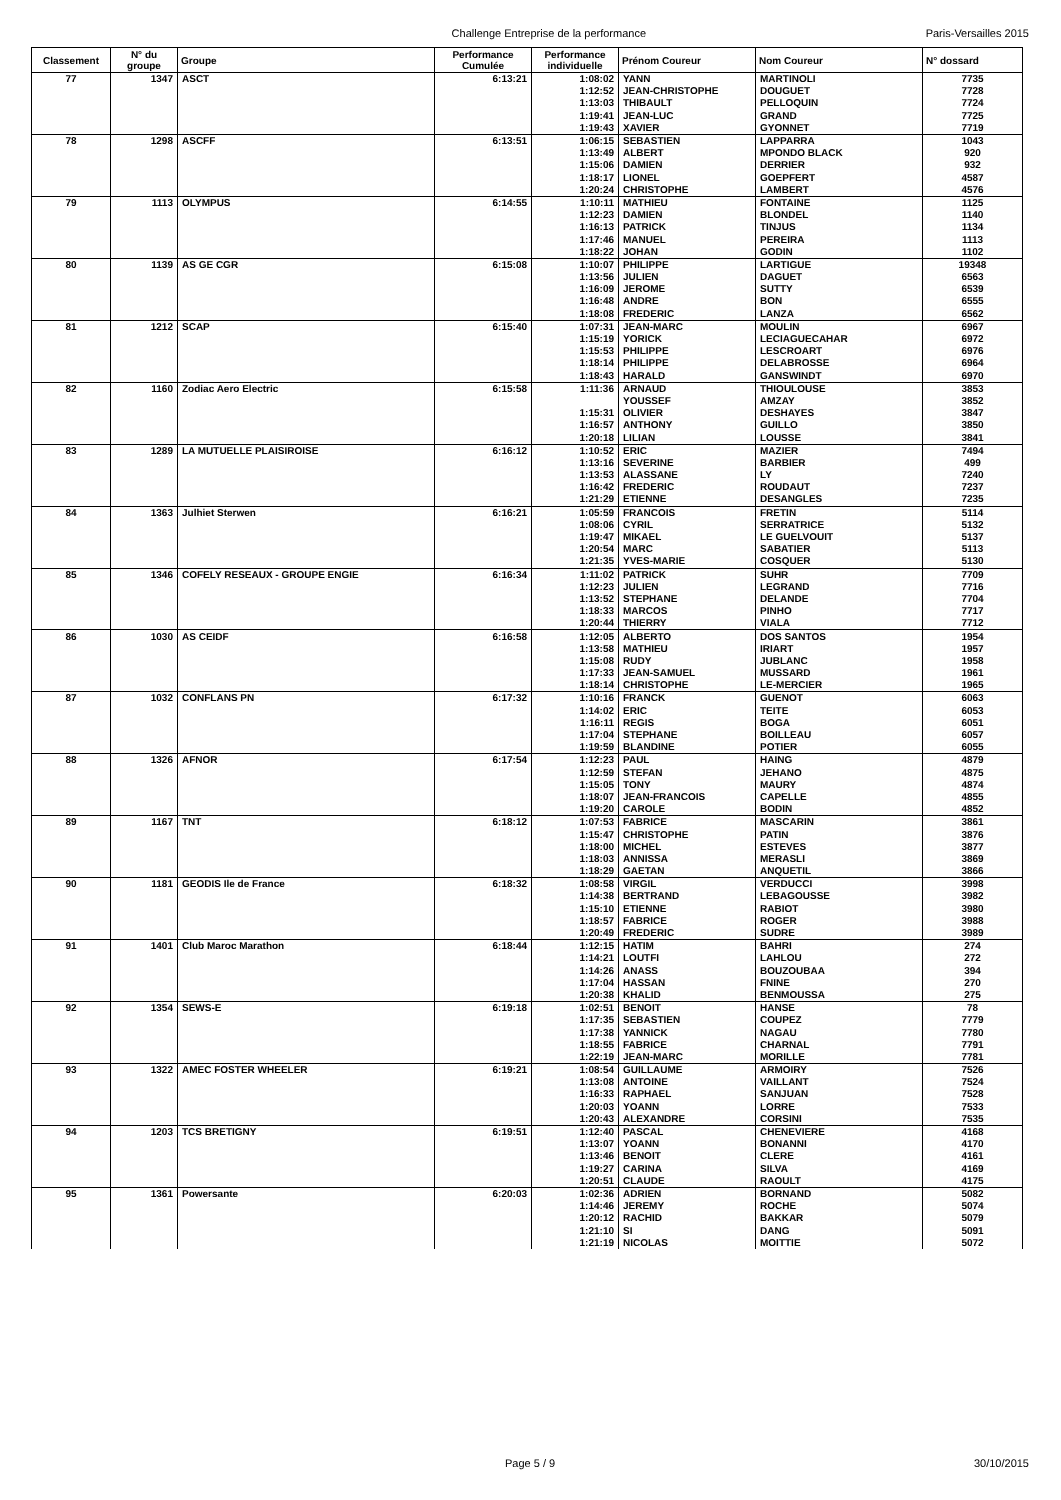Challenge Entreprise de la performance Paris-Versailles 2015
| Classement | N° du groupe | Groupe | Performance Cumulée | Performance individuelle | Prénom Coureur | Nom Coureur | N° dossard |
| --- | --- | --- | --- | --- | --- | --- | --- |
| 77 | 1347 | ASCT | 6:13:21 | 1:08:02 | YANN | MARTINOLI | 7735 |
| | | | | 1:12:52 | JEAN-CHRISTOPHE | DOUGUET | 7728 |
| | | | | 1:13:03 | THIBAULT | PELLOQUIN | 7724 |
| | | | | 1:19:41 | JEAN-LUC | GRAND | 7725 |
| | | | | 1:19:43 | XAVIER | GYONNET | 7719 |
| 78 | 1298 | ASCFF | 6:13:51 | 1:06:15 | SEBASTIEN | LAPPARRA | 1043 |
| | | | | 1:13:49 | ALBERT | MPONDO BLACK | 920 |
| | | | | 1:15:06 | DAMIEN | DERRIER | 932 |
| | | | | 1:18:17 | LIONEL | GOEPFERT | 4587 |
| | | | | 1:20:24 | CHRISTOPHE | LAMBERT | 4576 |
| 79 | 1113 | OLYMPUS | 6:14:55 | 1:10:11 | MATHIEU | FONTAINE | 1125 |
| | | | | 1:12:23 | DAMIEN | BLONDEL | 1140 |
| | | | | 1:16:13 | PATRICK | TINJUS | 1134 |
| | | | | 1:17:46 | MANUEL | PEREIRA | 1113 |
| | | | | 1:18:22 | JOHAN | GODIN | 1102 |
| 80 | 1139 | AS GE CGR | 6:15:08 | 1:10:07 | PHILIPPE | LARTIGUE | 19348 |
| | | | | 1:13:56 | JULIEN | DAGUET | 6563 |
| | | | | 1:16:09 | JEROME | SUTTY | 6539 |
| | | | | 1:16:48 | ANDRE | BON | 6555 |
| | | | | 1:18:08 | FREDERIC | LANZA | 6562 |
| 81 | 1212 | SCAP | 6:15:40 | 1:07:31 | JEAN-MARC | MOULIN | 6967 |
| | | | | 1:15:19 | YORICK | LECIAGUECAHAR | 6972 |
| | | | | 1:15:53 | PHILIPPE | LESCROART | 6976 |
| | | | | 1:18:14 | PHILIPPE | DELABROSSE | 6964 |
| | | | | 1:18:43 | HARALD | GANSWINDT | 6970 |
| 82 | 1160 | Zodiac Aero Electric | 6:15:58 | 1:11:36 | ARNAUD | THIOULOUSE | 3853 |
| | | | | | YOUSSEF | AMZAY | 3852 |
| | | | | 1:15:31 | OLIVIER | DESHAYES | 3847 |
| | | | | 1:16:57 | ANTHONY | GUILLO | 3850 |
| | | | | 1:20:18 | LILIAN | LOUSSE | 3841 |
| 83 | 1289 | LA MUTUELLE PLAISIROISE | 6:16:12 | 1:10:52 | ERIC | MAZIER | 7494 |
| | | | | 1:13:16 | SEVERINE | BARBIER | 499 |
| | | | | 1:13:53 | ALASSANE | LY | 7240 |
| | | | | 1:16:42 | FREDERIC | ROUDAUT | 7237 |
| | | | | 1:21:29 | ETIENNE | DESANGLES | 7235 |
| 84 | 1363 | Julhiet Sterwen | 6:16:21 | 1:05:59 | FRANCOIS | FRETIN | 5114 |
| | | | | 1:08:06 | CYRIL | SERRATRICE | 5132 |
| | | | | 1:19:47 | MIKAEL | LE GUELVOUIT | 5137 |
| | | | | 1:20:54 | MARC | SABATIER | 5113 |
| | | | | 1:21:35 | YVES-MARIE | COSQUER | 5130 |
| 85 | 1346 | COFELY RESEAUX - GROUPE ENGIE | 6:16:34 | 1:11:02 | PATRICK | SUHR | 7709 |
| | | | | 1:12:23 | JULIEN | LEGRAND | 7716 |
| | | | | 1:13:52 | STEPHANE | DELANDE | 7704 |
| | | | | 1:18:33 | MARCOS | PINHO | 7717 |
| | | | | 1:20:44 | THIERRY | VIALA | 7712 |
| 86 | 1030 | AS CEIDF | 6:16:58 | 1:12:05 | ALBERTO | DOS SANTOS | 1954 |
| | | | | 1:13:58 | MATHIEU | IRIART | 1957 |
| | | | | 1:15:08 | RUDY | JUBLANC | 1958 |
| | | | | 1:17:33 | JEAN-SAMUEL | MUSSARD | 1961 |
| | | | | 1:18:14 | CHRISTOPHE | LE-MERCIER | 1965 |
| 87 | 1032 | CONFLANS PN | 6:17:32 | 1:10:16 | FRANCK | GUENOT | 6063 |
| | | | | 1:14:02 | ERIC | TEITE | 6053 |
| | | | | 1:16:11 | REGIS | BOGA | 6051 |
| | | | | 1:17:04 | STEPHANE | BOILLEAU | 6057 |
| | | | | 1:19:59 | BLANDINE | POTIER | 6055 |
| 88 | 1326 | AFNOR | 6:17:54 | 1:12:23 | PAUL | HAING | 4879 |
| | | | | 1:12:59 | STEFAN | JEHANO | 4875 |
| | | | | 1:15:05 | TONY | MAURY | 4874 |
| | | | | 1:18:07 | JEAN-FRANCOIS | CAPELLE | 4855 |
| | | | | 1:19:20 | CAROLE | BODIN | 4852 |
| 89 | 1167 | TNT | 6:18:12 | 1:07:53 | FABRICE | MASCARIN | 3861 |
| | | | | 1:15:47 | CHRISTOPHE | PATIN | 3876 |
| | | | | 1:18:00 | MICHEL | ESTEVES | 3877 |
| | | | | 1:18:03 | ANNISSA | MERASLI | 3869 |
| | | | | 1:18:29 | GAETAN | ANQUETIL | 3866 |
| 90 | 1181 | GEODIS Ile de France | 6:18:32 | 1:08:58 | VIRGIL | VERDUCCI | 3998 |
| | | | | 1:14:38 | BERTRAND | LEBAGOUSSE | 3982 |
| | | | | 1:15:10 | ETIENNE | RABIOT | 3980 |
| | | | | 1:18:57 | FABRICE | ROGER | 3988 |
| | | | | 1:20:49 | FREDERIC | SUDRE | 3989 |
| 91 | 1401 | Club Maroc Marathon | 6:18:44 | 1:12:15 | HATIM | BAHRI | 274 |
| | | | | 1:14:21 | LOUTFI | LAHLOU | 272 |
| | | | | 1:14:26 | ANASS | BOUZOUBAA | 394 |
| | | | | 1:17:04 | HASSAN | FNINE | 270 |
| | | | | 1:20:38 | KHALID | BENMOUSSA | 275 |
| 92 | 1354 | SEWS-E | 6:19:18 | 1:02:51 | BENOIT | HANSE | 78 |
| | | | | 1:17:35 | SEBASTIEN | COUPEZ | 7779 |
| | | | | 1:17:38 | YANNICK | NAGAU | 7780 |
| | | | | 1:18:55 | FABRICE | CHARNAL | 7791 |
| | | | | 1:22:19 | JEAN-MARC | MORILLE | 7781 |
| 93 | 1322 | AMEC FOSTER WHEELER | 6:19:21 | 1:08:54 | GUILLAUME | ARMOIRY | 7526 |
| | | | | 1:13:08 | ANTOINE | VAILLANT | 7524 |
| | | | | 1:16:33 | RAPHAEL | SANJUAN | 7528 |
| | | | | 1:20:03 | YOANN | LORRE | 7533 |
| | | | | 1:20:43 | ALEXANDRE | CORSINI | 7535 |
| 94 | 1203 | TCS BRETIGNY | 6:19:51 | 1:12:40 | PASCAL | CHENEVIERE | 4168 |
| | | | | 1:13:07 | YOANN | BONANNI | 4170 |
| | | | | 1:13:46 | BENOIT | CLERE | 4161 |
| | | | | 1:19:27 | CARINA | SILVA | 4169 |
| | | | | 1:20:51 | CLAUDE | RAOULT | 4175 |
| 95 | 1361 | Powersante | 6:20:03 | 1:02:36 | ADRIEN | BORNAND | 5082 |
| | | | | 1:14:46 | JEREMY | ROCHE | 5074 |
| | | | | 1:20:12 | RACHID | BAKKAR | 5079 |
| | | | | 1:21:10 | SI | DANG | 5091 |
| | | | | 1:21:19 | NICOLAS | MOITTIE | 5072 |
Page 5 / 9 30/10/2015